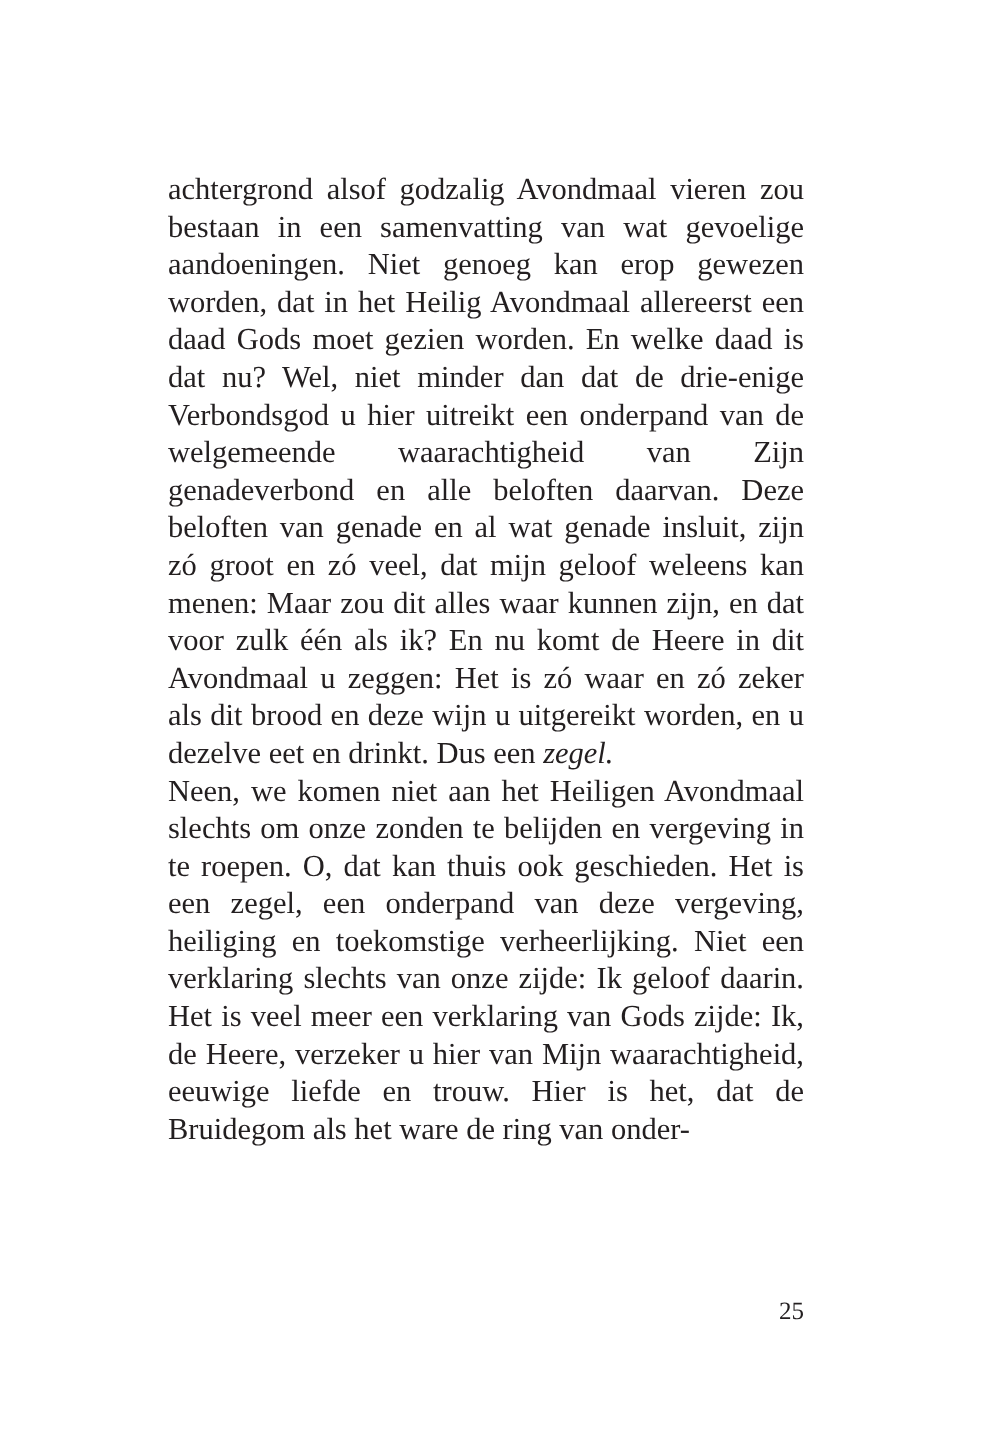achtergrond alsof godzalig Avondmaal vieren zou bestaan in een samenvatting van wat gevoelige aandoeningen. Niet genoeg kan erop gewezen worden, dat in het Heilig Avondmaal allereerst een daad Gods moet gezien worden. En welke daad is dat nu? Wel, niet minder dan dat de drie-enige Verbondsgod u hier uitreikt een onderpand van de welgemeende waarachtigheid van Zijn genadeverbond en alle beloften daarvan. Deze beloften van genade en al wat genade insluit, zijn zó groot en zó veel, dat mijn geloof weleens kan menen: Maar zou dit alles waar kunnen zijn, en dat voor zulk één als ik? En nu komt de Heere in dit Avondmaal u zeggen: Het is zó waar en zó zeker als dit brood en deze wijn u uitgereikt worden, en u dezelve eet en drinkt. Dus een zegel.
Neen, we komen niet aan het Heiligen Avondmaal slechts om onze zonden te belijden en vergeving in te roepen. O, dat kan thuis ook geschieden. Het is een zegel, een onderpand van deze vergeving, heiliging en toekomstige verheerlijking. Niet een verklaring slechts van onze zijde: Ik geloof daarin. Het is veel meer een verklaring van Gods zijde: Ik, de Heere, verzeker u hier van Mijn waarachtigheid, eeuwige liefde en trouw. Hier is het, dat de Bruidegom als het ware de ring van onder-
25